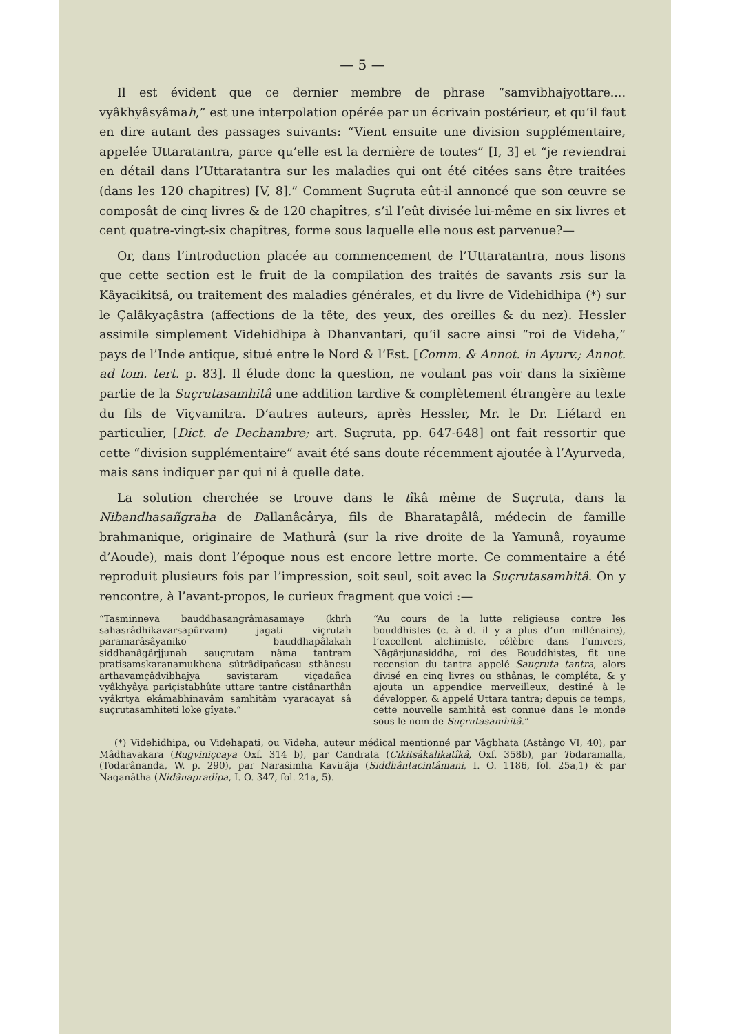— 5 —
Il est évident que ce dernier membre de phrase “samvibhajyottare.... vyâkhyâsyâmah,” est une interpolation opérée par un écrivain postérieur, et qu’il faut en dire autant des passages suivants: “Vient ensuite une division supplémentaire, appelée Uttaratantra, parce qu’elle est la dernière de toutes” [I, 3] et “je reviendrai en détail dans l’Uttaratantra sur les maladies qui ont été citées sans être traitées (dans les 120 chapitres) [V, 8].” Comment Suçruta eût-il annoncé que son œuvre se composât de cinq livres & de 120 chapîtres, s’il l’eût divisée lui-même en six livres et cent quatre-vingt-six chapîtres, forme sous laquelle elle nous est parvenue?—
Or, dans l’introduction placée au commencement de l’Uttaratantra, nous lisons que cette section est le fruit de la compilation des traités de savants rsis sur la Kâyacikitsâ, ou traitement des maladies générales, et du livre de Videhidhipa (*) sur le Çalâkyaçâstra (affections de la tête, des yeux, des oreilles & du nez). Hessler assimile simplement Videhidhipa à Dhanvantari, qu’il sacre ainsi “roi de Videha,” pays de l’Inde antique, situé entre le Nord & l’Est. [Comm. & Annot. in Ayurv.; Annot. ad tom. tert. p. 83]. Il élude donc la question, ne voulant pas voir dans la sixième partie de la Suçrutasamhitâ une addition tardive & complètement étrangère au texte du fils de Viçvamitra. D’autres auteurs, après Hessler, Mr. le Dr. Liétard en particulier, [Dict. de Dechambre; art. Suçruta, pp. 647-648] ont fait ressortir que cette “division supplémentaire” avait été sans doute récemment ajoutée à l’Ayurveda, mais sans indiquer par qui ni à quelle date.
La solution cherchée se trouve dans le tîkâ même de Suçruta, dans la Nibandhasañgraha de Dallanâcârya, fils de Bharatapâlâ, médecin de famille brahmanique, originaire de Mathurâ (sur la rive droite de la Yamunâ, royaume d’Aoude), mais dont l’époque nous est encore lettre morte. Ce commentaire a été reproduit plusieurs fois par l’impression, soit seul, soit avec la Suçrutasamhitâ. On y rencontre, à l’avant-propos, le curieux fragment que voici :—
“Tasminneva bauddhasangrâmasamaye (khrh sahasrâdhikavarsapûrvam) jagati viçrutah paramarâsâyaniko bauddhapâlakah siddhanâgârjjunah sauçrutam nâma tantram pratisamskaranamukhena sûtrâdipañcasu sthânesu arthavamçâdvibhajya savistaram viçadañca vyâkhyâya pariçistabhûte uttare tantre cistânarthân vyâkrtya ekâmabhinavâm samhitâm vyaracayat sâ suçrutasamhiteti loke gîyate.”
“Au cours de la lutte religieuse contre les bouddhistes (c. à d. il y a plus d’un millénaire), l’excellent alchimiste, célèbre dans l’univers, Nâgârjunasiddha, roi des Bouddhistes, fit une recension du tantra appelé Sauçruta tantra, alors divisé en cinq livres ou sthânas, le compléta, & y ajouta un appendice merveilleux, destiné à le développer, & appelé Uttara tantra; depuis ce temps, cette nouvelle samhitâ est connue dans le monde sous le nom de Suçrutasamhitâ.”
(*) Videhidhipa, ou Videhapati, ou Videha, auteur médical mentionné par Vâgbhata (Astângo VI, 40), par Mâdhavakara (Rugviniçcaya Oxf. 314 b), par Candrata (Cikitsâkalikatîkâ, Oxf. 358b), par Todaramalla, (Todarânanda, W. p. 290), par Narasimha Kavirâja (Siddhântacintâmani, I. O. 1186, fol. 25a,1) & par Naganâtha (Nidânapradipa, I. O. 347, fol. 21a, 5).